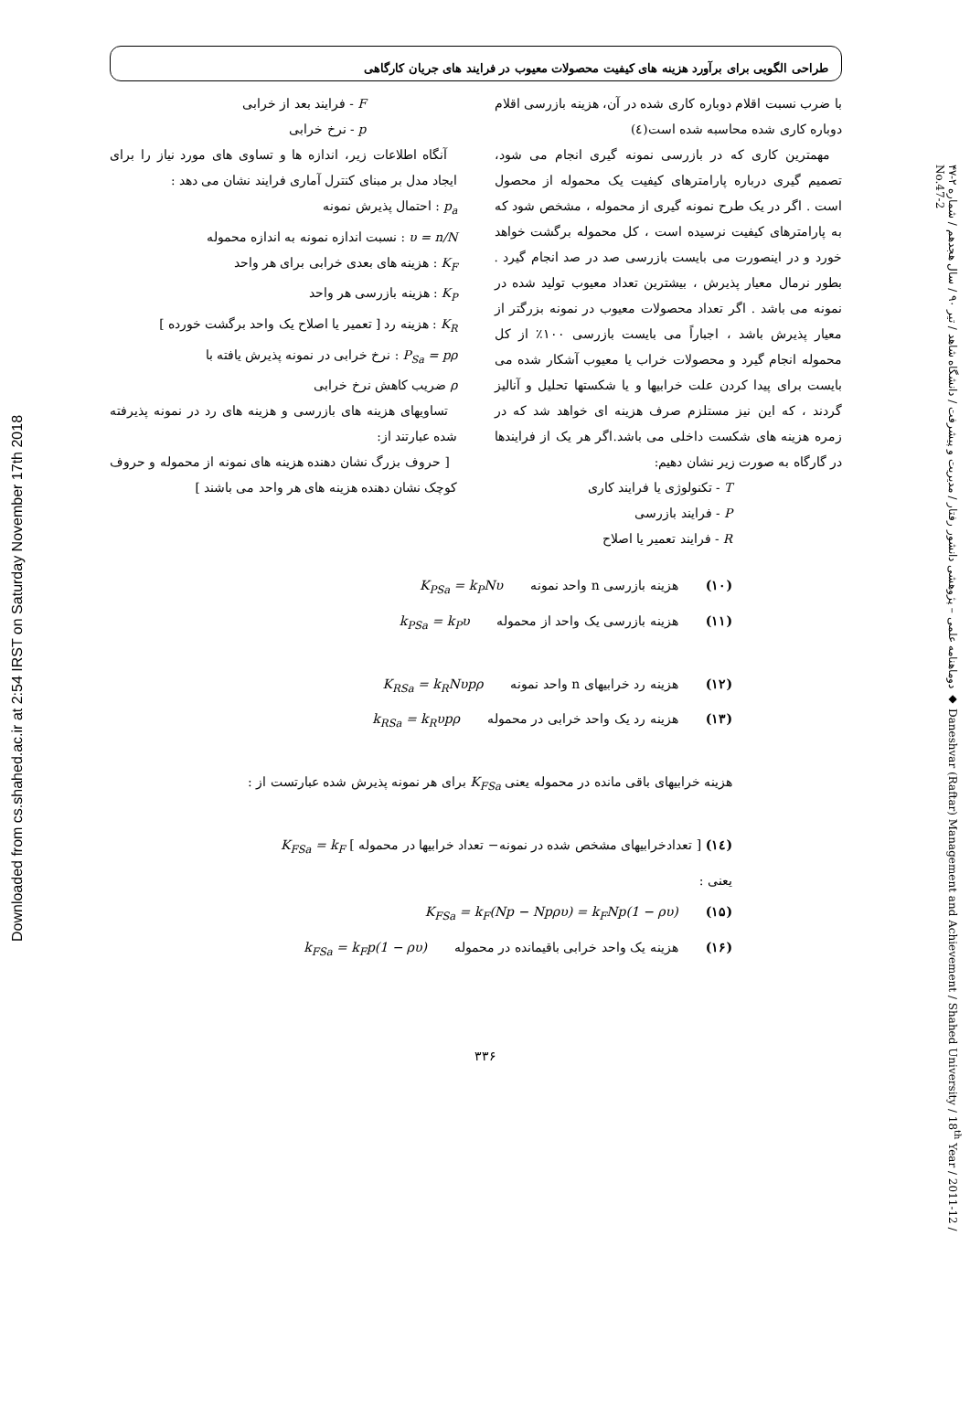Downloaded from cs.shahed.ac.ir at 2:54 IRST on Saturday November 17th 2018
دوماهنامه علمی – پژوهشی دانشور رفتار / مدیریت و پیشرفت / دانشگاه شاهد / تیر ۹۰ / سال هجدهم / شماره ۲-۴۷ ◆ Daneshvar (Raftar) Management and Achievement / Shahed University / 18<sup>th</sup> Year / 2011-12 / No.47-2
طراحی الگویی برای برآورد هزینه های کیفیت محصولات معیوب در فرایند های جریان کارگاهی
با ضرب نسبت اقلام دوباره کاری شده در آن، هزینه بازرسی اقلام دوباره کاری شده محاسبه شده است(٤)
مهمترین کاری که در بازرسی نمونه گیری انجام می شود، تصمیم گیری درباره پارامترهای کیفیت یک محموله از محصول است . اگر در یک طرح نمونه گیری از محموله ، مشخص شود که به پارامترهای کیفیت نرسیده است ، کل محموله برگشت خواهد خورد و در اینصورت می بایست بازرسی صد در صد انجام گیرد . بطور نرمال معیار پذیرش ، بیشترین تعداد معیوب تولید شده در نمونه می باشد . اگر تعداد محصولات معیوب در نمونه بزرگتر از معیار پذیرش باشد ، اجباراً می بایست بازرسی ۱۰۰٪ از کل محموله انجام گیرد و محصولات خراب یا معیوب آشکار شده می بایست برای پیدا کردن علت خرابیها و یا شکستها تحلیل و آنالیز گردند ، که این نیز مستلزم صرف هزینه ای خواهد شد که در زمره هزینه های شکست داخلی می باشد.اگر هر یک از فرایندها در گارگاه به صورت زیر نشان دهیم:
T - تکنولوژی یا فرایند کاری
P - فرایند بازرسی
R - فرایند تعمیر یا اصلاح
F - فرایند بعد از خرابی
p - نرخ خرابی
آنگاه اطلاعات زیر، اندازه ها و تساوی های مورد نیاز را برای ایجاد مدل بر مبنای کنترل آماری فرایند نشان می دهد :
p<sub>a</sub> : احتمال پذیرش نمونه
υ = n/N : نسبت اندازه نمونه به اندازه محموله
K<sub>F</sub> : هزینه های بعدی خرابی برای هر واحد
K<sub>P</sub> : هزینه بازرسی هر واحد
K<sub>R</sub> : هزینه رد [ تعمیر یا اصلاح یک واحد برگشت خورده ]
P<sub>Sa</sub> = pρ : نرخ خرابی در نمونه پذیرش یافته با
ρ ضریب کاهش نرخ خرابی
تساویهای هزینه های بازرسی و هزینه های رد در نمونه پذیرفته شده عبارتند از:
[ حروف بزرگ نشان دهنده هزینه های نمونه از محموله و حروف کوچک نشان دهنده هزینه های هر واحد می باشند ]
(۱۰) هزینه بازرسی n واحد نمونه K<sub>PSa</sub> = k<sub>P</sub>Nυ
(۱۱) هزینه بازرسی یک واحد از محموله k<sub>PSa</sub> = k<sub>P</sub>υ
(۱۲) هزینه رد خرابیهای n واحد نمونه K<sub>RSa</sub> = k<sub>R</sub>Nυpρ
(۱۳) هزینه رد یک واحد خرابی در محموله k<sub>RSa</sub> = k<sub>R</sub>υpρ
هزینه خرابیهای باقی مانده در محموله یعنی K<sub>FSa</sub> برای هر نمونه پذیرش شده عبارتست از :
(١٤) [ تعدادخرابیهای مشخص شده در نمونه− تعداد خرابیها در محموله ] K<sub>FSa</sub> = k<sub>F</sub>
یعنی :
(۱۵) K<sub>FSa</sub> = k<sub>F</sub>(Np − Npρυ) = k<sub>F</sub>Np(1 − ρυ)
(۱۶) هزینه یک واحد خرابی باقیمانده در محموله k<sub>FSa</sub> = k<sub>F</sub>p(1 − ρυ)
۳۳۶